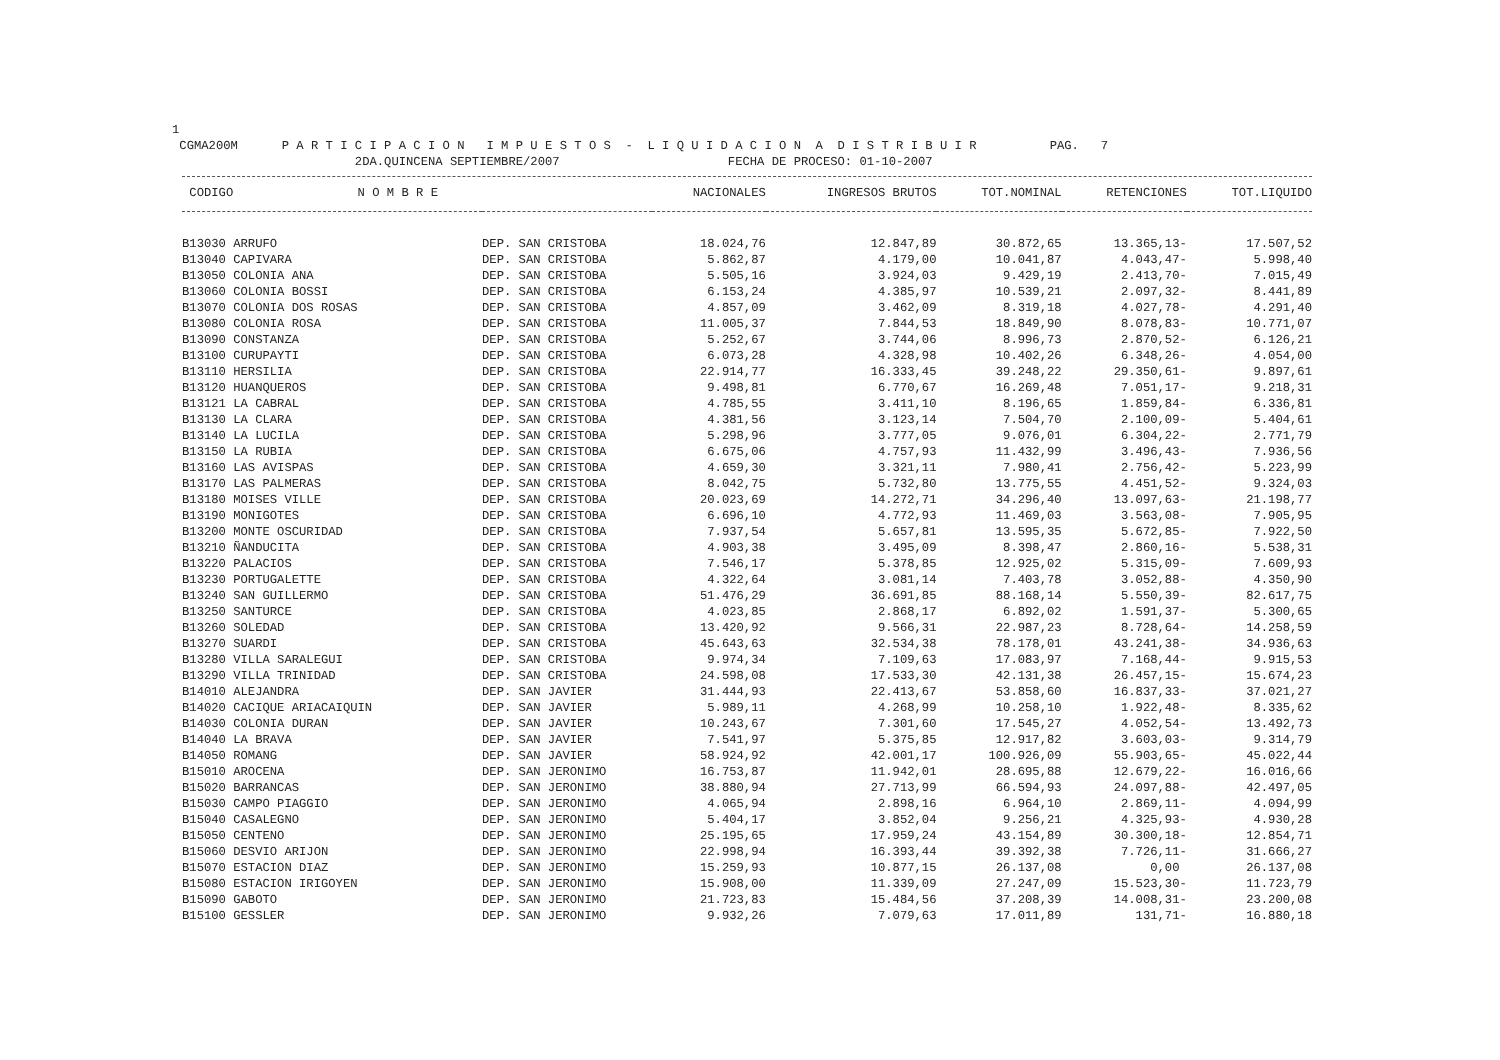1 CGMA200M P A R T I C I P A C I O N I M P U E S T O S - L I Q U I D A C I O N A D I S T R I B U I R PAG. 7 2DA.QUINCENA SEPTIEMBRE/2007 FECHA DE PROCESO: 01-10-2007
| CODIGO N O M B R E | | NACIONALES | INGRESOS BRUTOS | TOT.NOMINAL | RETENCIONES | TOT.LIQUIDO |
| --- | --- | --- | --- | --- | --- | --- |
| B13030 ARRUFO | DEP. SAN CRISTOBA | 18.024,76 | 12.847,89 | 30.872,65 | 13.365,13- | 17.507,52 |
| B13040 CAPIVARA | DEP. SAN CRISTOBA | 5.862,87 | 4.179,00 | 10.041,87 | 4.043,47- | 5.998,40 |
| B13050 COLONIA ANA | DEP. SAN CRISTOBA | 5.505,16 | 3.924,03 | 9.429,19 | 2.413,70- | 7.015,49 |
| B13060 COLONIA BOSSI | DEP. SAN CRISTOBA | 6.153,24 | 4.385,97 | 10.539,21 | 2.097,32- | 8.441,89 |
| B13070 COLONIA DOS ROSAS | DEP. SAN CRISTOBA | 4.857,09 | 3.462,09 | 8.319,18 | 4.027,78- | 4.291,40 |
| B13080 COLONIA ROSA | DEP. SAN CRISTOBA | 11.005,37 | 7.844,53 | 18.849,90 | 8.078,83- | 10.771,07 |
| B13090 CONSTANZA | DEP. SAN CRISTOBA | 5.252,67 | 3.744,06 | 8.996,73 | 2.870,52- | 6.126,21 |
| B13100 CURUPAYTI | DEP. SAN CRISTOBA | 6.073,28 | 4.328,98 | 10.402,26 | 6.348,26- | 4.054,00 |
| B13110 HERSILIA | DEP. SAN CRISTOBA | 22.914,77 | 16.333,45 | 39.248,22 | 29.350,61- | 9.897,61 |
| B13120 HUANQUEROS | DEP. SAN CRISTOBA | 9.498,81 | 6.770,67 | 16.269,48 | 7.051,17- | 9.218,31 |
| B13121 LA CABRAL | DEP. SAN CRISTOBA | 4.785,55 | 3.411,10 | 8.196,65 | 1.859,84- | 6.336,81 |
| B13130 LA CLARA | DEP. SAN CRISTOBA | 4.381,56 | 3.123,14 | 7.504,70 | 2.100,09- | 5.404,61 |
| B13140 LA LUCILA | DEP. SAN CRISTOBA | 5.298,96 | 3.777,05 | 9.076,01 | 6.304,22- | 2.771,79 |
| B13150 LA RUBIA | DEP. SAN CRISTOBA | 6.675,06 | 4.757,93 | 11.432,99 | 3.496,43- | 7.936,56 |
| B13160 LAS AVISPAS | DEP. SAN CRISTOBA | 4.659,30 | 3.321,11 | 7.980,41 | 2.756,42- | 5.223,99 |
| B13170 LAS PALMERAS | DEP. SAN CRISTOBA | 8.042,75 | 5.732,80 | 13.775,55 | 4.451,52- | 9.324,03 |
| B13180 MOISES VILLE | DEP. SAN CRISTOBA | 20.023,69 | 14.272,71 | 34.296,40 | 13.097,63- | 21.198,77 |
| B13190 MONIGOTES | DEP. SAN CRISTOBA | 6.696,10 | 4.772,93 | 11.469,03 | 3.563,08- | 7.905,95 |
| B13200 MONTE OSCURIDAD | DEP. SAN CRISTOBA | 7.937,54 | 5.657,81 | 13.595,35 | 5.672,85- | 7.922,50 |
| B13210 ÑANDUCITA | DEP. SAN CRISTOBA | 4.903,38 | 3.495,09 | 8.398,47 | 2.860,16- | 5.538,31 |
| B13220 PALACIOS | DEP. SAN CRISTOBA | 7.546,17 | 5.378,85 | 12.925,02 | 5.315,09- | 7.609,93 |
| B13230 PORTUGALETTE | DEP. SAN CRISTOBA | 4.322,64 | 3.081,14 | 7.403,78 | 3.052,88- | 4.350,90 |
| B13240 SAN GUILLERMO | DEP. SAN CRISTOBA | 51.476,29 | 36.691,85 | 88.168,14 | 5.550,39- | 82.617,75 |
| B13250 SANTURCE | DEP. SAN CRISTOBA | 4.023,85 | 2.868,17 | 6.892,02 | 1.591,37- | 5.300,65 |
| B13260 SOLEDAD | DEP. SAN CRISTOBA | 13.420,92 | 9.566,31 | 22.987,23 | 8.728,64- | 14.258,59 |
| B13270 SUARDI | DEP. SAN CRISTOBA | 45.643,63 | 32.534,38 | 78.178,01 | 43.241,38- | 34.936,63 |
| B13280 VILLA SARALEGUI | DEP. SAN CRISTOBA | 9.974,34 | 7.109,63 | 17.083,97 | 7.168,44- | 9.915,53 |
| B13290 VILLA TRINIDAD | DEP. SAN CRISTOBA | 24.598,08 | 17.533,30 | 42.131,38 | 26.457,15- | 15.674,23 |
| B14010 ALEJANDRA | DEP. SAN JAVIER | 31.444,93 | 22.413,67 | 53.858,60 | 16.837,33- | 37.021,27 |
| B14020 CACIQUE ARIACAIQUIN | DEP. SAN JAVIER | 5.989,11 | 4.268,99 | 10.258,10 | 1.922,48- | 8.335,62 |
| B14030 COLONIA DURAN | DEP. SAN JAVIER | 10.243,67 | 7.301,60 | 17.545,27 | 4.052,54- | 13.492,73 |
| B14040 LA BRAVA | DEP. SAN JAVIER | 7.541,97 | 5.375,85 | 12.917,82 | 3.603,03- | 9.314,79 |
| B14050 ROMANG | DEP. SAN JAVIER | 58.924,92 | 42.001,17 | 100.926,09 | 55.903,65- | 45.022,44 |
| B15010 AROCENA | DEP. SAN JERONIMO | 16.753,87 | 11.942,01 | 28.695,88 | 12.679,22- | 16.016,66 |
| B15020 BARRANCAS | DEP. SAN JERONIMO | 38.880,94 | 27.713,99 | 66.594,93 | 24.097,88- | 42.497,05 |
| B15030 CAMPO PIAGGIO | DEP. SAN JERONIMO | 4.065,94 | 2.898,16 | 6.964,10 | 2.869,11- | 4.094,99 |
| B15040 CASALEGNO | DEP. SAN JERONIMO | 5.404,17 | 3.852,04 | 9.256,21 | 4.325,93- | 4.930,28 |
| B15050 CENTENO | DEP. SAN JERONIMO | 25.195,65 | 17.959,24 | 43.154,89 | 30.300,18- | 12.854,71 |
| B15060 DESVIO ARIJON | DEP. SAN JERONIMO | 22.998,94 | 16.393,44 | 39.392,38 | 7.726,11- | 31.666,27 |
| B15070 ESTACION DIAZ | DEP. SAN JERONIMO | 15.259,93 | 10.877,15 | 26.137,08 | 0,00 | 26.137,08 |
| B15080 ESTACION IRIGOYEN | DEP. SAN JERONIMO | 15.908,00 | 11.339,09 | 27.247,09 | 15.523,30- | 11.723,79 |
| B15090 GABOTO | DEP. SAN JERONIMO | 21.723,83 | 15.484,56 | 37.208,39 | 14.008,31- | 23.200,08 |
| B15100 GESSLER | DEP. SAN JERONIMO | 9.932,26 | 7.079,63 | 17.011,89 | 131,71- | 16.880,18 |